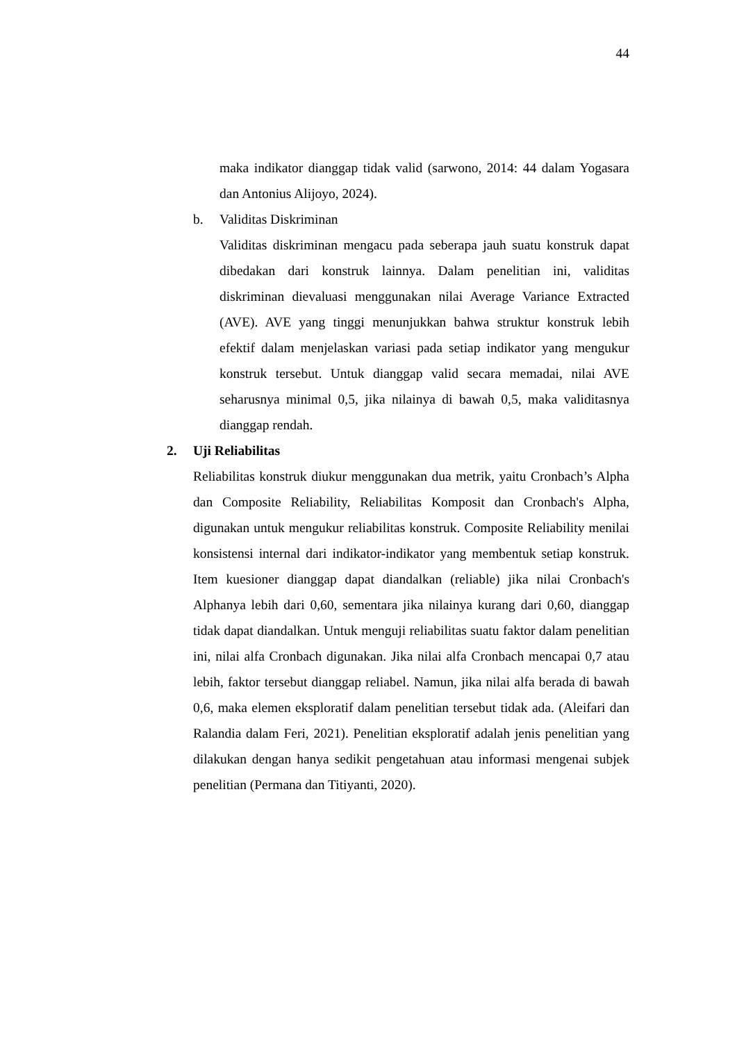44
maka indikator dianggap tidak valid (sarwono, 2014: 44 dalam Yogasara dan Antonius Alijoyo, 2024).
b. Validitas Diskriminan
Validitas diskriminan mengacu pada seberapa jauh suatu konstruk dapat dibedakan dari konstruk lainnya. Dalam penelitian ini, validitas diskriminan dievaluasi menggunakan nilai Average Variance Extracted (AVE). AVE yang tinggi menunjukkan bahwa struktur konstruk lebih efektif dalam menjelaskan variasi pada setiap indikator yang mengukur konstruk tersebut. Untuk dianggap valid secara memadai, nilai AVE seharusnya minimal 0,5, jika nilainya di bawah 0,5, maka validitasnya dianggap rendah.
2. Uji Reliabilitas
Reliabilitas konstruk diukur menggunakan dua metrik, yaitu Cronbach’s Alpha dan Composite Reliability, Reliabilitas Komposit dan Cronbach's Alpha, digunakan untuk mengukur reliabilitas konstruk. Composite Reliability menilai konsistensi internal dari indikator-indikator yang membentuk setiap konstruk. Item kuesioner dianggap dapat diandalkan (reliable) jika nilai Cronbach's Alphanya lebih dari 0,60, sementara jika nilainya kurang dari 0,60, dianggap tidak dapat diandalkan. Untuk menguji reliabilitas suatu faktor dalam penelitian ini, nilai alfa Cronbach digunakan. Jika nilai alfa Cronbach mencapai 0,7 atau lebih, faktor tersebut dianggap reliabel. Namun, jika nilai alfa berada di bawah 0,6, maka elemen eksploratif dalam penelitian tersebut tidak ada. (Aleifari dan Ralandia dalam Feri, 2021). Penelitian eksploratif adalah jenis penelitian yang dilakukan dengan hanya sedikit pengetahuan atau informasi mengenai subjek penelitian (Permana dan Titiyanti, 2020).